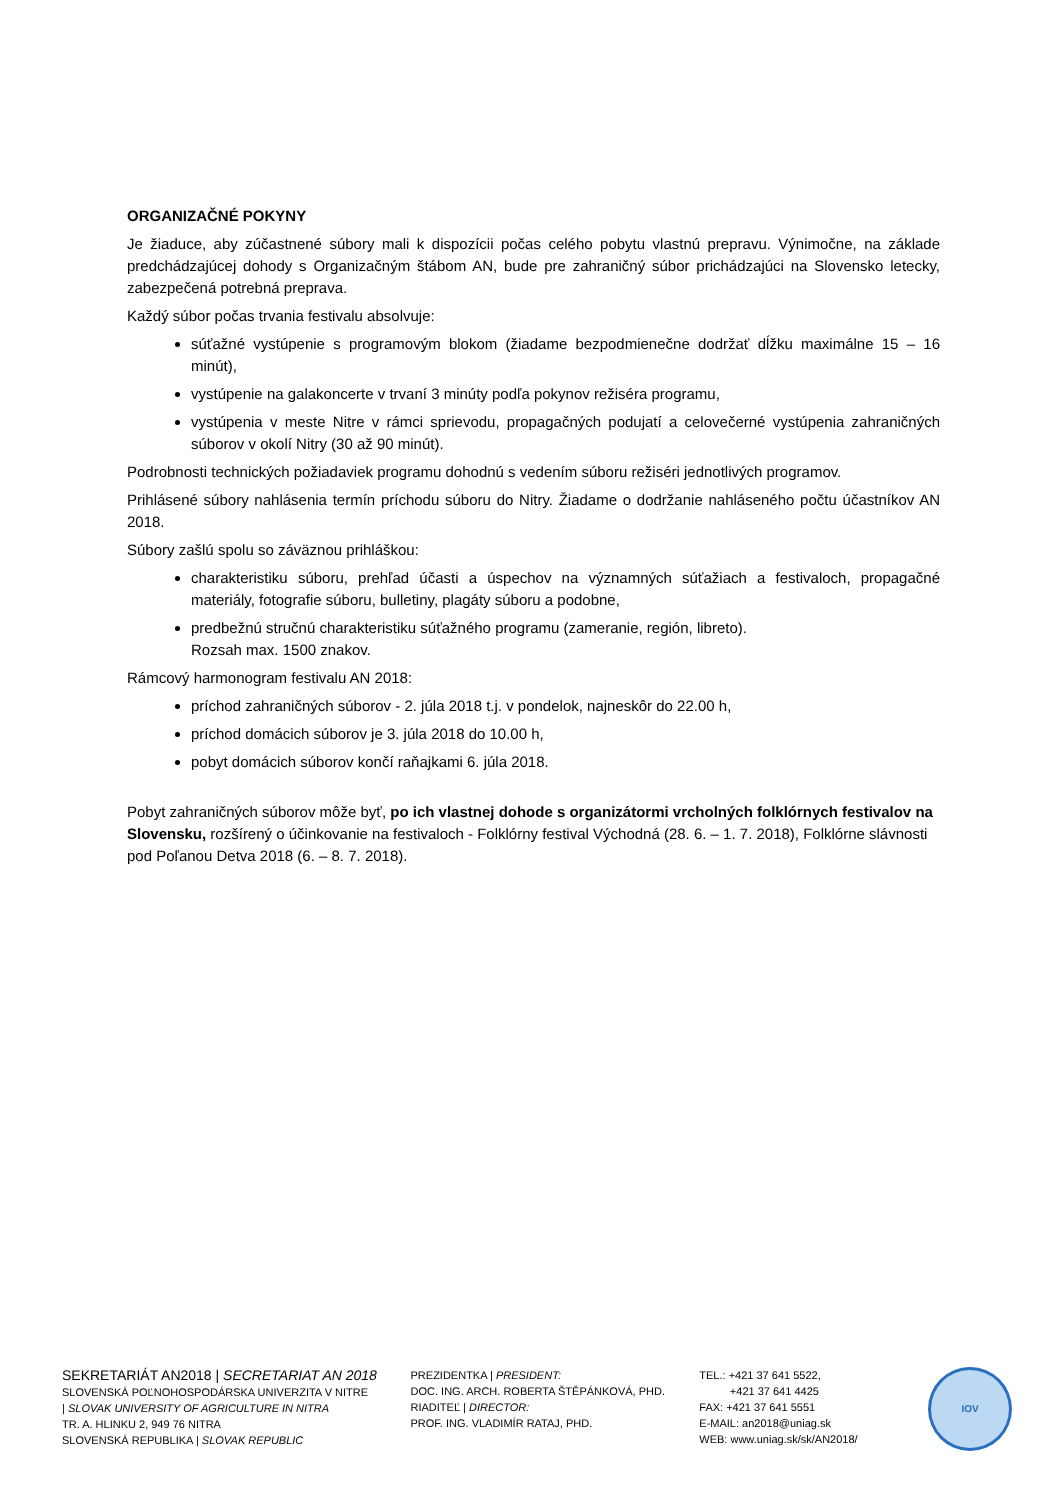ORGANIZAČNÉ POKYNY
Je žiaduce, aby zúčastnené súbory mali k dispozícii počas celého pobytu vlastnú prepravu. Výnimočne, na základe predchádzajúcej dohody s Organizačným štábom AN, bude pre zahraničný súbor prichádzajúci na Slovensko letecky, zabezpečená potrebná preprava.
Každý súbor počas trvania festivalu absolvuje:
súťažné vystúpenie s programovým blokom (žiadame bezpodmienečne dodržať dĺžku maximálne 15 – 16 minút),
vystúpenie na galakoncerte v trvaní 3 minúty podľa pokynov režiséra programu,
vystúpenia v meste Nitre v rámci sprievodu, propagačných podujatí a celovečerné vystúpenia zahraničných súborov v okolí Nitry (30 až 90 minút).
Podrobnosti technických požiadaviek programu dohodnú s vedením súboru režiséri jednotlivých programov.
Prihlásené súbory nahlásenia termín príchodu súboru do Nitry. Žiadame o dodržanie nahláseného počtu účastníkov AN 2018.
Súbory zašlú spolu so záväznou prihláškou:
charakteristiku súboru, prehľad účasti a úspechov na významných súťažiach a festivaloch, propagačné materiály, fotografie súboru, bulletiny, plagáty súboru a podobne,
predbežnú stručnú charakteristiku súťažného programu (zameranie, región, libreto).
Rozsah max. 1500 znakov.
Rámcový harmonogram festivalu AN 2018:
príchod zahraničných súborov - 2. júla 2018 t.j. v pondelok, najneskôr do 22.00 h,
príchod domácich súborov je 3. júla 2018 do 10.00 h,
pobyt domácich súborov končí raňajkami 6. júla 2018.
Pobyt zahraničných súborov môže byť, po ich vlastnej dohode s organizátormi vrcholných folklórnych festivalov na Slovensku, rozšírený o účinkovanie na festivaloch - Folklórny festival Východná (28. 6. – 1. 7. 2018), Folklórne slávnosti pod Poľanou Detva 2018 (6. – 8. 7. 2018).
SEKRETARIÁT AN2018 | SECRETARIAT AN 2018
SLOVENSKÁ POĽNOHOSPODÁRSKA UNIVERZITA V NITRE
| SLOVAK UNIVERSITY OF AGRICULTURE IN NITRA
TR. A. HLINKU 2, 949 76 NITRA
SLOVENSKÁ REPUBLIKA | SLOVAK REPUBLIC
PREZIDENTKA | PRESIDENT:
DOC. ING. ARCH. ROBERTA ŠTĚPÁNKOVÁ, PHD.
RIADITEĽ | DIRECTOR:
PROF. ING. VLADIMÍR RATAJ, PHD.
TEL.: +421 37 641 5522,
+421 37 641 4425
FAX: +421 37 641 5551
E-MAIL: an2018@uniag.sk
WEB: www.uniag.sk/sk/AN2018/
IOV